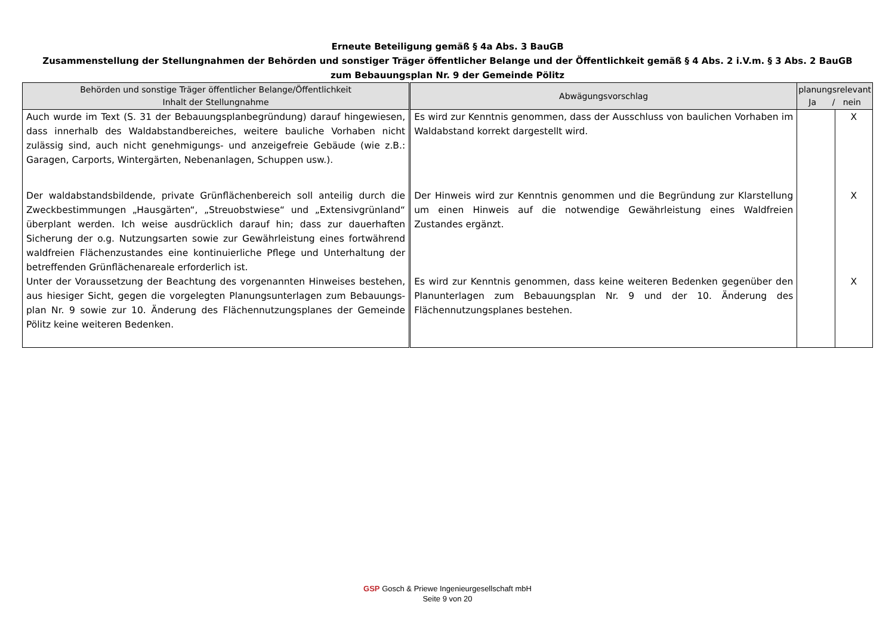Erneute Beteiligung gemäß § 4a Abs. 3 BauGB
Zusammenstellung der Stellungnahmen der Behörden und sonstiger Träger öffentlicher Belange und der Öffentlichkeit gemäß § 4 Abs. 2 i.V.m. § 3 Abs. 2 BauGB
zum Bebauungsplan Nr. 9 der Gemeinde Pölitz
| Behörden und sonstige Träger öffentlicher Belange/Öffentlichkeit Inhalt der Stellungnahme | Abwägungsvorschlag | planungsrelevant Ja / nein | |
| --- | --- | --- | --- |
| Auch wurde im Text (S. 31 der Bebauungsplanbegründung) darauf hingewiesen, dass innerhalb des Waldabstandbereiches, weitere bauliche Vorhaben nicht zulässig sind, auch nicht genehmigungs- und anzeigefreie Gebäude (wie z.B.: Garagen, Carports, Wintergärten, Nebenanlagen, Schuppen usw.). | Es wird zur Kenntnis genommen, dass der Ausschluss von baulichen Vorhaben im Waldabstand korrekt dargestellt wird. | | X |
| Der waldabstandsbildende, private Grünflächenbereich soll anteilig durch die Zweckbestimmungen „Hausgärten“, „Streuobstwiese“ und „Extensivgrünland“ überplant werden. Ich weise ausdrücklich darauf hin; dass zur dauerhaften Sicherung der o.g. Nutzungsarten sowie zur Gewährleistung eines fortwährend waldfreien Flächenzustandes eine kontinuierliche Pflege und Unterhaltung der betreffenden Grünflächenareale erforderlich ist. | Der Hinweis wird zur Kenntnis genommen und die Begründung zur Klarstellung um einen Hinweis auf die notwendige Gewährleistung eines Waldfreien Zustandes ergänzt. | | X |
| Unter der Voraussetzung der Beachtung des vorgenannten Hinweises bestehen, aus hiesiger Sicht, gegen die vorgelegten Planungsunterlagen zum Bebauungs-plan Nr. 9 sowie zur 10. Änderung des Flächennutzungsplanes der Gemeinde Pölitz keine weiteren Bedenken. | Es wird zur Kenntnis genommen, dass keine weiteren Bedenken gegenüber den Planunterlagen zum Bebauungsplan Nr. 9 und der 10. Änderung des Flächennutzungsplanes bestehen. | | X |
GSP Gosch & Priewe Ingenieurgesellschaft mbH
Seite 9 von 20